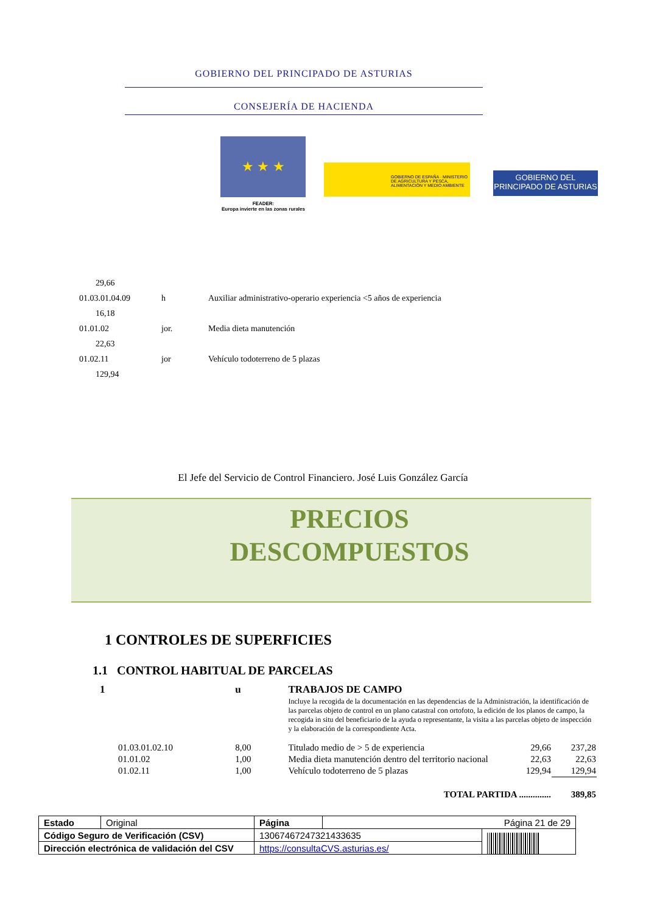GOBIERNO DEL PRINCIPADO DE ASTURIAS
CONSEJERÍA DE HACIENDA
★ ★ ★
FEADER:
Europa invierte en las zonas rurales
GOBIERNO DE ESPAÑA · MINISTERIO DE AGRICULTURA Y PESCA, ALIMENTACIÓN Y MEDIO AMBIENTE
GOBIERNO DEL
PRINCIPADO DE ASTURIAS
| 29,66 | | |
| 01.03.01.04.09 | h | Auxiliar administrativo-operario experiencia <5 años de experiencia |
| 16,18 | | |
| 01.01.02 | jor. | Media dieta manutención |
| 22,63 | | |
| 01.02.11 | jor | Vehículo todoterreno de 5 plazas |
| 129,94 | | |
El Jefe del Servicio de Control Financiero. José Luis González García
PRECIOS
DESCOMPUESTOS
1 CONTROLES DE SUPERFICIES
1.1 CONTROL HABITUAL DE PARCELAS
| 1 | | u | TRABAJOS DE CAMPO | | |
| | | | Incluye la recogida de la documentación en las dependencias de la Administración, la identificación de las parcelas objeto de control en un plano catastral con ortofoto, la edición de los planos de campo, la recogida in situ del beneficiario de la ayuda o representante, la visita a las parcelas objeto de inspección y la elaboración de la correspondiente Acta. | | |
| | 01.03.01.02.10 | 8,00 | Titulado medio de > 5 de experiencia | 29,66 | 237,28 |
| | 01.01.02 | 1,00 | Media dieta manutención dentro del territorio nacional | 22,63 | 22,63 |
| | 01.02.11 | 1,00 | Vehículo todoterreno de 5 plazas | 129,94 | 129,94 |
| TOTAL PARTIDA .............. | | | | | 389,85 |
| Estado | Original | Página | Página 21 de 29 | |
| Código Seguro de Verificación (CSV) | | 13067467247321433635 | | |
| Dirección electrónica de validación del CSV | | https://consultaCVS.asturias.es/ | | |